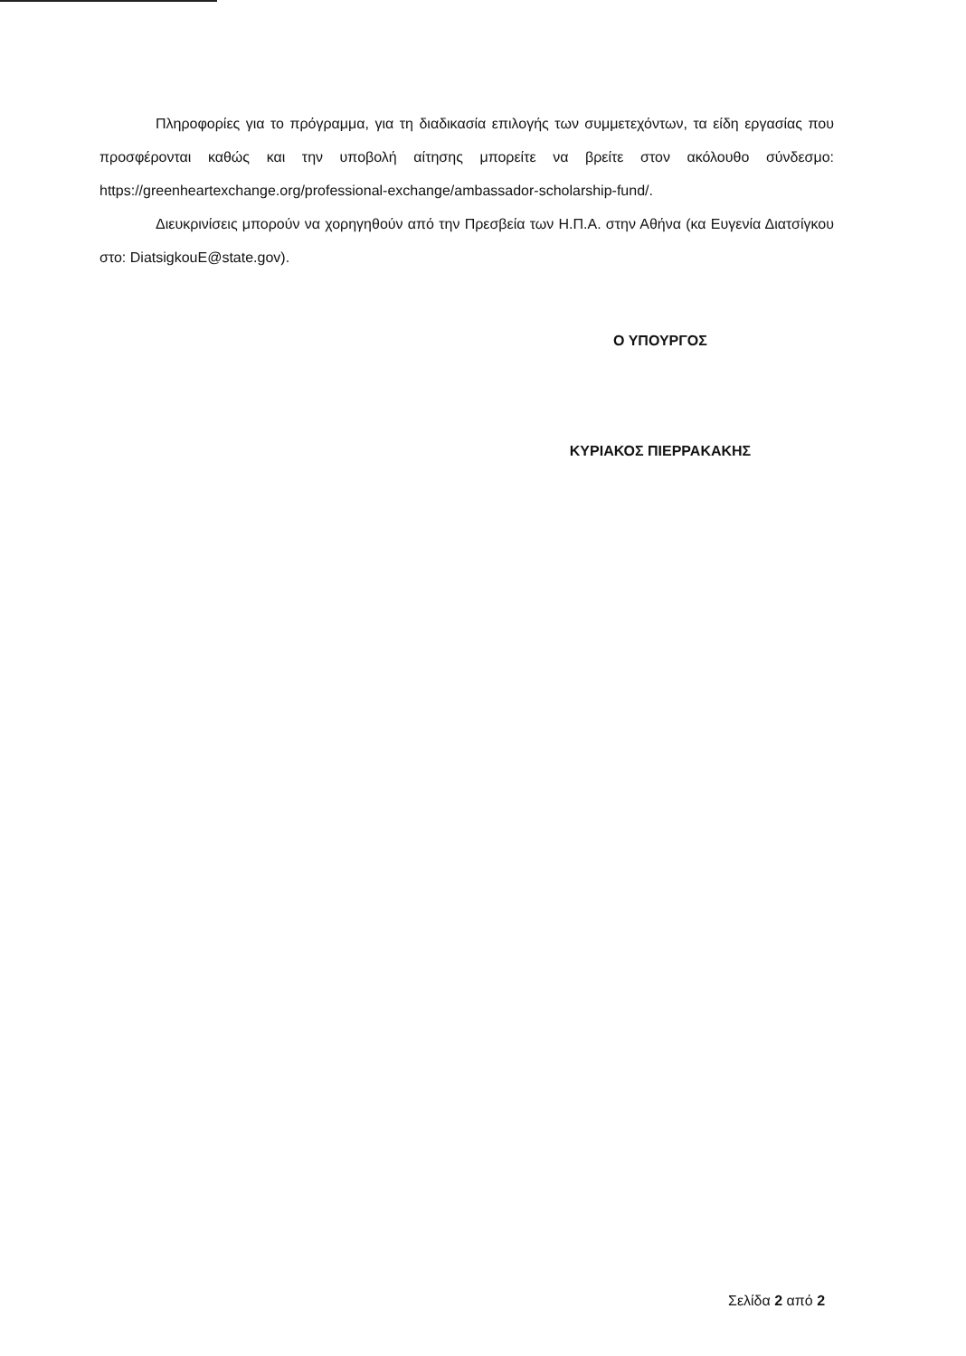Πληροφορίες για το πρόγραμμα, για τη διαδικασία επιλογής των συμμετεχόντων, τα είδη εργασίας που προσφέρονται καθώς και την υποβολή αίτησης μπορείτε να βρείτε στον ακόλουθο σύνδεσμο: https://greenheartexchange.org/professional-exchange/ambassador-scholarship-fund/.
Διευκρινίσεις μπορούν να χορηγηθούν από την Πρεσβεία των Η.Π.Α. στην Αθήνα (κα Ευγενία Διατσίγκου στο: DiatsigkouE@state.gov).
Ο ΥΠΟΥΡΓΟΣ
ΚΥΡΙΑΚΟΣ ΠΙΕΡΡΑΚΑΚΗΣ
Σελίδα 2 από 2